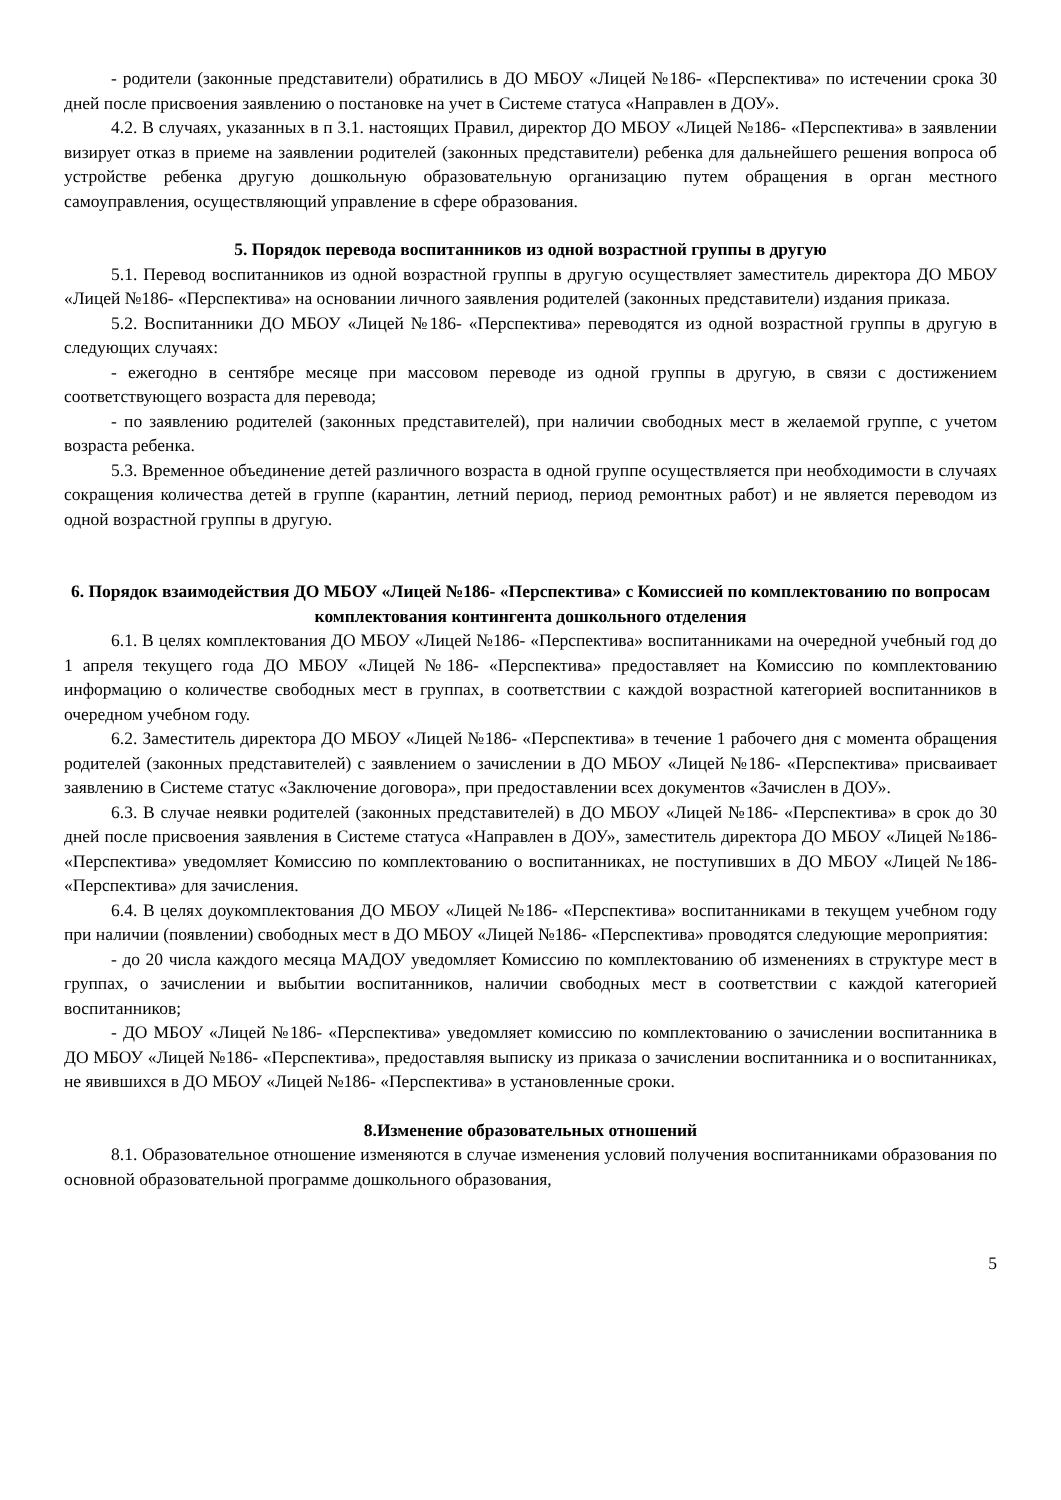- родители (законные представители) обратились в ДО МБОУ «Лицей №186- «Перспектива» по истечении срока 30 дней после присвоения заявлению о постановке на учет в Системе статуса «Направлен в ДОУ».
4.2. В случаях, указанных в п 3.1. настоящих Правил, директор ДО МБОУ «Лицей №186- «Перспектива» в заявлении визирует отказ в приеме на заявлении родителей (законных представители) ребенка для дальнейшего решения вопроса об устройстве ребенка другую дошкольную образовательную организацию путем обращения в орган местного самоуправления, осуществляющий управление в сфере образования.
5. Порядок перевода воспитанников из одной возрастной группы в другую
5.1. Перевод воспитанников из одной возрастной группы в другую осуществляет заместитель директора ДО МБОУ «Лицей №186- «Перспектива» на основании личного заявления родителей (законных представители) издания приказа.
5.2. Воспитанники ДО МБОУ «Лицей №186- «Перспектива» переводятся из одной возрастной группы в другую в следующих случаях:
- ежегодно в сентябре месяце при массовом переводе из одной группы в другую, в связи с достижением соответствующего возраста для перевода;
- по заявлению родителей (законных представителей), при наличии свободных мест в желаемой группе, с учетом возраста ребенка.
5.3. Временное объединение детей различного возраста в одной группе осуществляется при необходимости в случаях сокращения количества детей в группе (карантин, летний период, период ремонтных работ) и не является переводом из одной возрастной группы в другую.
6. Порядок взаимодействия ДО МБОУ «Лицей №186- «Перспектива» с Комиссией по комплектованию по вопросам комплектования контингента дошкольного отделения
6.1. В целях комплектования ДО МБОУ «Лицей №186- «Перспектива» воспитанниками на очередной учебный год до 1 апреля текущего года ДО МБОУ «Лицей №186- «Перспектива» предоставляет на Комиссию по комплектованию информацию о количестве свободных мест в группах, в соответствии с каждой возрастной категорией воспитанников в очередном учебном году.
6.2. Заместитель директора ДО МБОУ «Лицей №186- «Перспектива» в течение 1 рабочего дня с момента обращения родителей (законных представителей) с заявлением о зачислении в ДО МБОУ «Лицей №186- «Перспектива» присваивает заявлению в Системе статус «Заключение договора», при предоставлении всех документов «Зачислен в ДОУ».
6.3. В случае неявки родителей (законных представителей) в ДО МБОУ «Лицей №186- «Перспектива» в срок до 30 дней после присвоения заявления в Системе статуса «Направлен в ДОУ», заместитель директора ДО МБОУ «Лицей №186- «Перспектива» уведомляет Комиссию по комплектованию о воспитанниках, не поступивших в ДО МБОУ «Лицей №186- «Перспектива» для зачисления.
6.4. В целях доукомплектования ДО МБОУ «Лицей №186- «Перспектива» воспитанниками в текущем учебном году при наличии (появлении) свободных мест в ДО МБОУ «Лицей №186- «Перспектива» проводятся следующие мероприятия:
- до 20 числа каждого месяца МАДОУ уведомляет Комиссию по комплектованию об изменениях в структуре мест в группах, о зачислении и выбытии воспитанников, наличии свободных мест в соответствии с каждой категорией воспитанников;
- ДО МБОУ «Лицей №186- «Перспектива» уведомляет комиссию по комплектованию о зачислении воспитанника в ДО МБОУ «Лицей №186- «Перспектива», предоставляя выписку из приказа о зачислении воспитанника и о воспитанниках, не явившихся в ДО МБОУ «Лицей №186- «Перспектива» в установленные сроки.
8.Изменение образовательных отношений
8.1. Образовательное отношение изменяются в случае изменения условий получения воспитанниками образования по основной образовательной программе дошкольного образования,
5